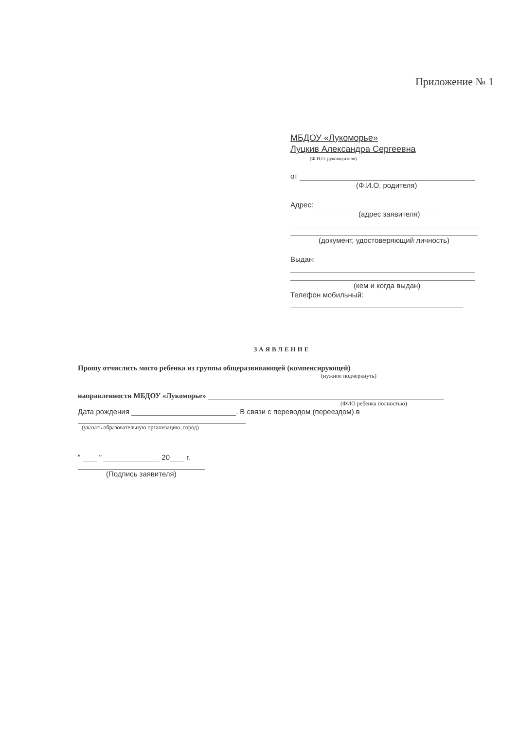Приложение № 1
МБДОУ «Лукоморье»
Луцкив Александра Сергеевна
(Ф.И.О. руководителя)
от
(Ф.И.О. родителя)
Адрес:
(адрес заявителя)
(документ, удостоверяющий личность)
Выдан:
(кем и когда выдан)
Телефон мобильный:
ЗАЯВЛЕНИЕ
Прошу отчислить мосго ребенка из группы общеразвивающей (компенсирующей)
(нужное подчеркнуть)
направленности МБДОУ «Лукоморье»
(ФИО ребенка полностью)
Дата рождения . В связи с переводом (переездом) в
(указать образовательную организацию, город)
" " 20 г.
(Подпись заявителя)